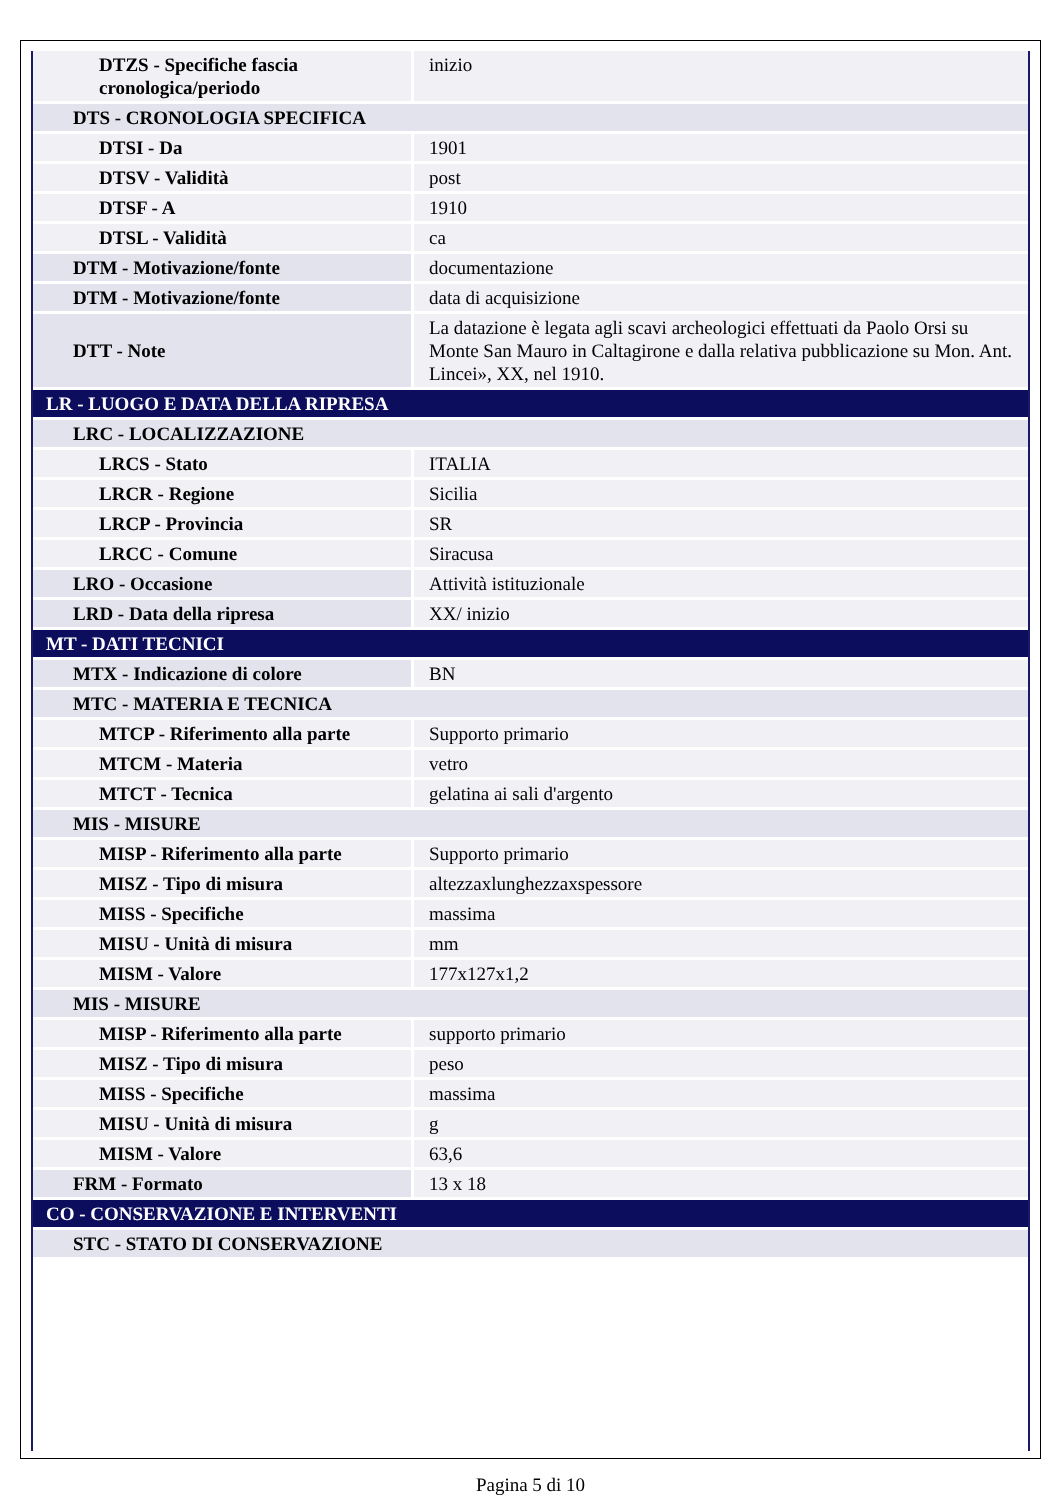| DTZS - Specifiche fascia cronologica/periodo | inizio |
| DTS - CRONOLOGIA SPECIFICA | |
| DTSI - Da | 1901 |
| DTSV - Validità | post |
| DTSF - A | 1910 |
| DTSL - Validità | ca |
| DTM - Motivazione/fonte | documentazione |
| DTM - Motivazione/fonte | data di acquisizione |
| DTT - Note | La datazione è legata agli scavi archeologici effettuati da Paolo Orsi su Monte San Mauro in Caltagirone e dalla relativa pubblicazione su Mon. Ant. Lincei», XX, nel 1910. |
| LR - LUOGO E DATA DELLA RIPRESA | |
| LRC - LOCALIZZAZIONE | |
| LRCS - Stato | ITALIA |
| LRCR - Regione | Sicilia |
| LRCP - Provincia | SR |
| LRCC - Comune | Siracusa |
| LRO - Occasione | Attività istituzionale |
| LRD - Data della ripresa | XX/ inizio |
| MT - DATI TECNICI | |
| MTX - Indicazione di colore | BN |
| MTC - MATERIA E TECNICA | |
| MTCP - Riferimento alla parte | Supporto primario |
| MTCM - Materia | vetro |
| MTCT - Tecnica | gelatina ai sali d'argento |
| MIS - MISURE | |
| MISP - Riferimento alla parte | Supporto primario |
| MISZ - Tipo di misura | altezzaxlunghezzaxspessore |
| MISS - Specifiche | massima |
| MISU - Unità di misura | mm |
| MISM - Valore | 177x127x1,2 |
| MIS - MISURE | |
| MISP - Riferimento alla parte | supporto primario |
| MISZ - Tipo di misura | peso |
| MISS - Specifiche | massima |
| MISU - Unità di misura | g |
| MISM - Valore | 63,6 |
| FRM - Formato | 13 x 18 |
| CO - CONSERVAZIONE E INTERVENTI | |
| STC - STATO DI CONSERVAZIONE | |
Pagina 5 di 10